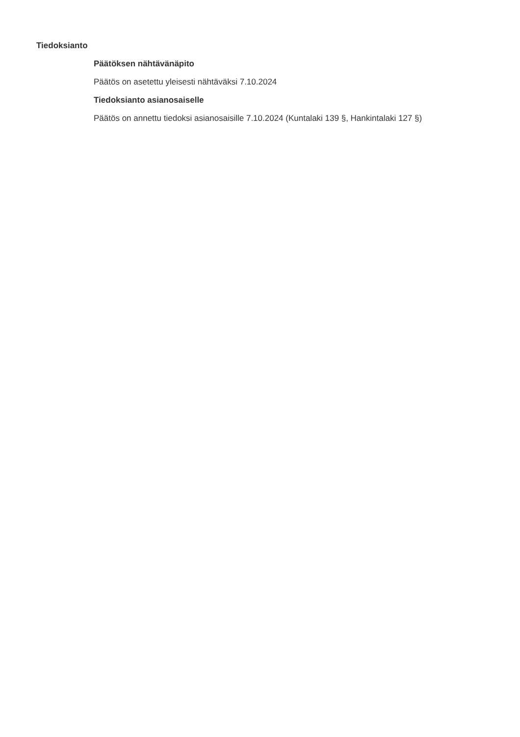Tiedoksianto
Päätöksen nähtävänäpito
Päätös on asetettu yleisesti nähtäväksi 7.10.2024
Tiedoksianto asianosaiselle
Päätös on annettu tiedoksi asianosaisille 7.10.2024 (Kuntalaki 139 §, Hankintalaki 127 §)